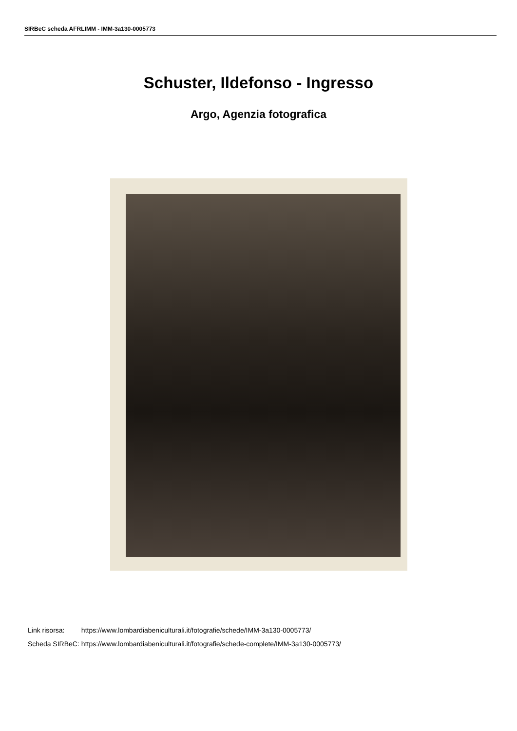SIRBeC scheda AFRLIMM - IMM-3a130-0005773
Schuster, Ildefonso - Ingresso
Argo, Agenzia fotografica
| Link risorsa: | https://www.lombardiabeniculturali.it/fotografie/schede/IMM-3a130-0005773/ |
| Scheda SIRBeC: | https://www.lombardiabeniculturali.it/fotografie/schede-complete/IMM-3a130-0005773/ |